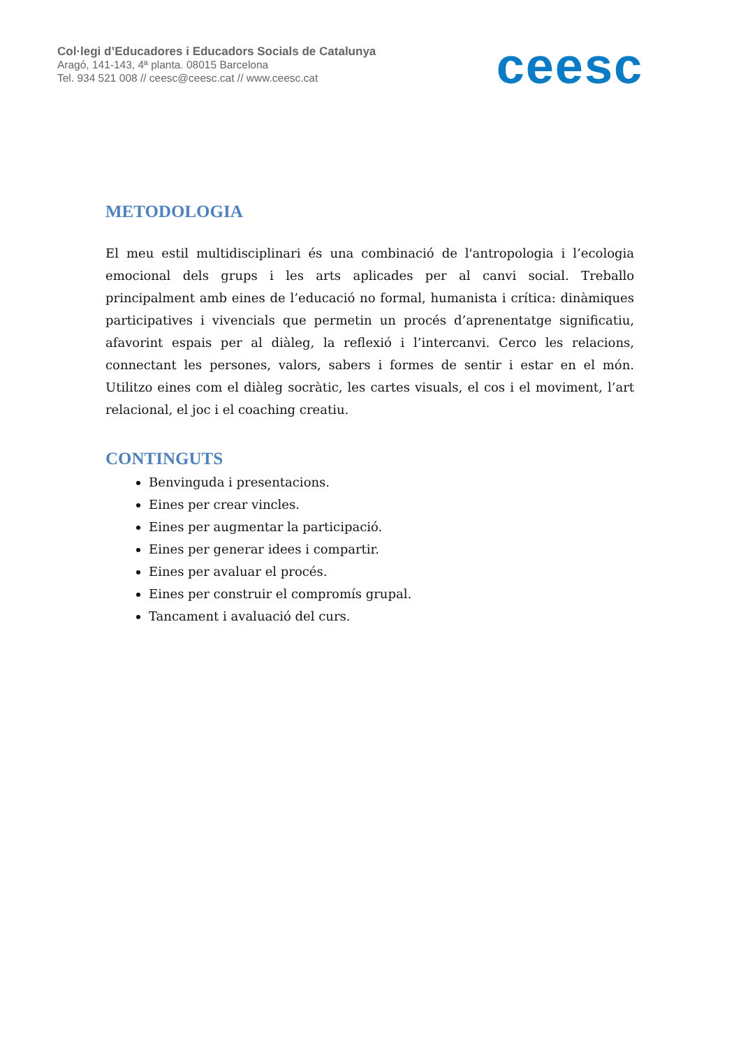Col·legi d’Educadores i Educadors Socials de Catalunya
Aragó, 141-143, 4ª planta. 08015 Barcelona
Tel. 934 521 008 // ceesc@ceesc.cat // www.ceesc.cat
ceesc
METODOLOGIA
El meu estil multidisciplinari és una combinació de l'antropologia i l’ecologia emocional dels grups i les arts aplicades per al canvi social. Treballo principalment amb eines de l’educació no formal, humanista i crítica: dinàmiques participatives i vivencials que permetin un procés d’aprenentatge significatiu, afavorint espais per al diàleg, la reflexió i l’intercanvi. Cerco les relacions, connectant les persones, valors, sabers i formes de sentir i estar en el món. Utilitzo eines com el diàleg socràtic, les cartes visuals, el cos i el moviment, l’art relacional, el joc i el coaching creatiu.
CONTINGUTS
Benvinguda i presentacions.
Eines per crear vincles.
Eines per augmentar la participació.
Eines per generar idees i compartir.
Eines per avaluar el procés.
Eines per construir el compromís grupal.
Tancament i avaluació del curs.